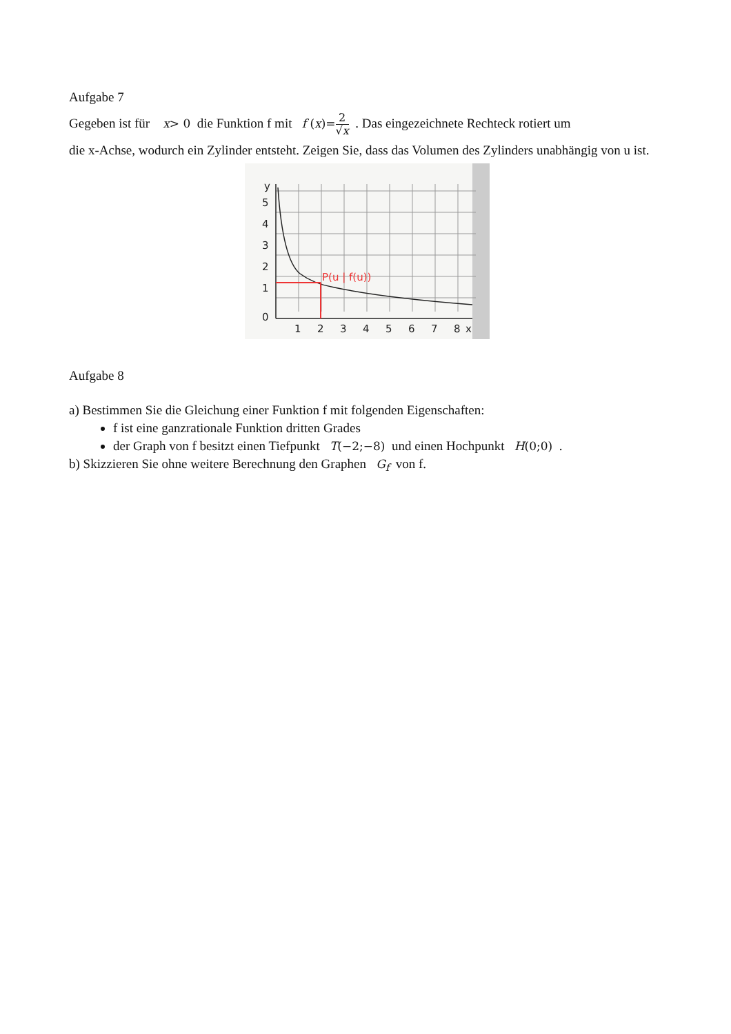Aufgabe 7
Gegeben ist für x> 0 die Funktion f mit f (x)=2 √x . Das eingezeichnete Rechteck rotiert um
die x-Achse, wodurch ein Zylinder entsteht. Zeigen Sie, dass das Volumen des Zylinders unabhängig von u ist.
P(u | f(u))
y
5
4
3
2
1
0
1
2
3
4
5
6
7
8
x
Aufgabe 8
a) Bestimmen Sie die Gleichung einer Funktion f mit folgenden Eigenschaften:
f ist eine ganzrationale Funktion dritten Grades
der Graph von f besitzt einen Tiefpunkt T(−2;−8) und einen Hochpunkt H(0;0) .
b) Skizzieren Sie ohne weitere Berechnung den Graphen G<sub>f</sub> von f.